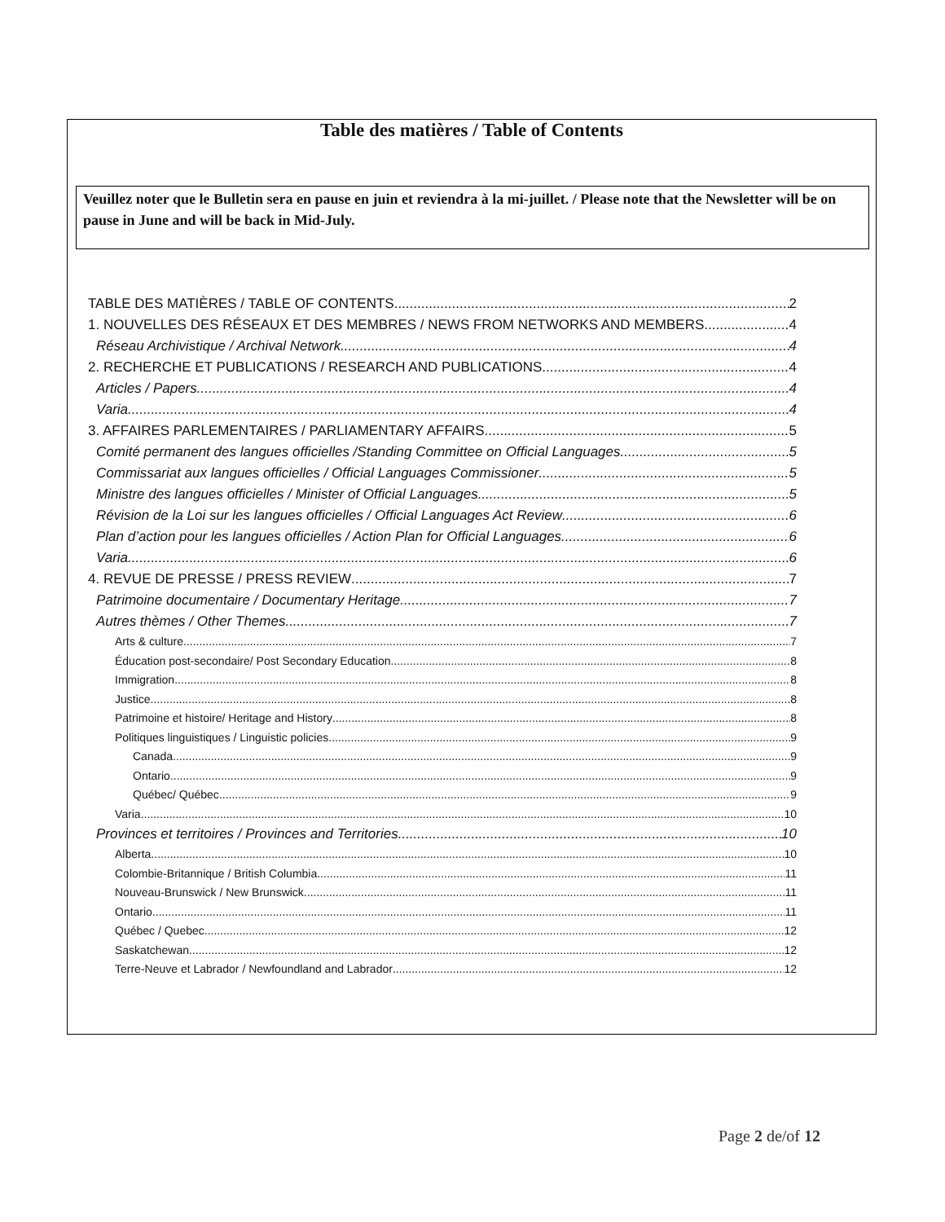Table des matières / Table of Contents
Veuillez noter que le Bulletin sera en pause en juin et reviendra à la mi-juillet. / Please note that the Newsletter will be on pause in June and will be back in Mid-July.
TABLE DES MATIÈRES / TABLE OF CONTENTS 2
1. NOUVELLES DES RÉSEAUX ET DES MEMBRES / NEWS FROM NETWORKS AND MEMBERS 4
Réseau Archivistique / Archival Network 4
2. RECHERCHE ET PUBLICATIONS / RESEARCH AND PUBLICATIONS 4
Articles / Papers 4
Varia 4
3. AFFAIRES PARLEMENTAIRES / PARLIAMENTARY AFFAIRS 5
Comité permanent des langues officielles /Standing Committee on Official Languages 5
Commissariat aux langues officielles / Official Languages Commissioner 5
Ministre des langues officielles / Minister of Official Languages 5
Révision de la Loi sur les langues officielles / Official Languages Act Review 6
Plan d’action pour les langues officielles / Action Plan for Official Languages 6
Varia 6
4. REVUE DE PRESSE / PRESS REVIEW 7
Patrimoine documentaire / Documentary Heritage 7
Autres thèmes / Other Themes 7
Arts & culture 7
Éducation post-secondaire/ Post Secondary Education 8
Immigration 8
Justice 8
Patrimoine et histoire/ Heritage and History 8
Politiques linguistiques / Linguistic policies 9
Canada 9
Ontario 9
Québec/ Québec 9
Varia 10
Provinces et territoires / Provinces and Territories 10
Alberta 10
Colombie-Britannique / British Columbia 11
Nouveau-Brunswick / New Brunswick 11
Ontario 11
Québec / Quebec 12
Saskatchewan 12
Terre-Neuve et Labrador / Newfoundland and Labrador 12
Page 2 de/of 12